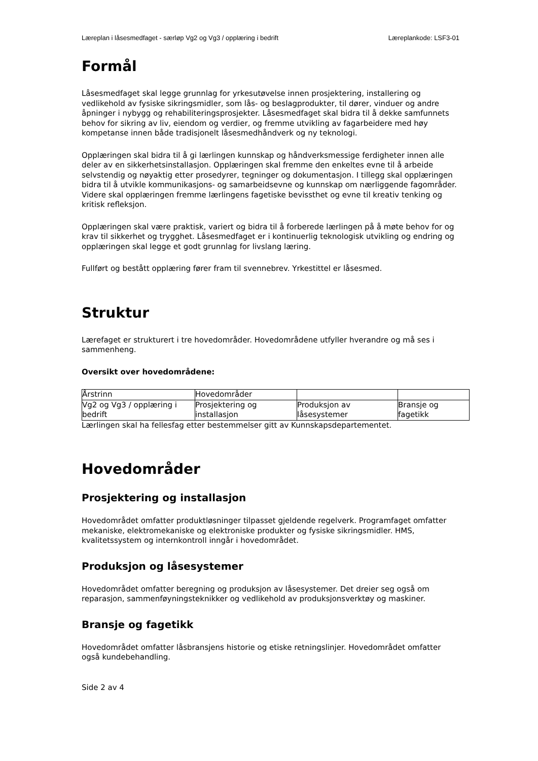Læreplan i låsesmedfaget - særløp Vg2 og Vg3 / opplæring i bedrift
Læreplankode: LSF3-01
Formål
Låsesmedfaget skal legge grunnlag for yrkesutøvelse innen prosjektering, installering og vedlikehold av fysiske sikringsmidler, som lås- og beslagprodukter, til dører, vinduer og andre åpninger i nybygg og rehabiliteringsprosjekter. Låsesmedfaget skal bidra til å dekke samfunnets behov for sikring av liv, eiendom og verdier, og fremme utvikling av fagarbeidere med høy kompetanse innen både tradisjonelt låsesmedhåndverk og ny teknologi.
Opplæringen skal bidra til å gi lærlingen kunnskap og håndverksmessige ferdigheter innen alle deler av en sikkerhetsinstallasjon. Opplæringen skal fremme den enkeltes evne til å arbeide selvstendig og nøyaktig etter prosedyrer, tegninger og dokumentasjon. I tillegg skal opplæringen bidra til å utvikle kommunikasjons- og samarbeidsevne og kunnskap om nærliggende fagområder. Videre skal opplæringen fremme lærlingens fagetiske bevissthet og evne til kreativ tenking og kritisk refleksjon.
Opplæringen skal være praktisk, variert og bidra til å forberede lærlingen på å møte behov for og krav til sikkerhet og trygghet. Låsesmedfaget er i kontinuerlig teknologisk utvikling og endring og opplæringen skal legge et godt grunnlag for livslang læring.
Fullført og bestått opplæring fører fram til svennebrev. Yrkestittel er låsesmed.
Struktur
Lærefaget er strukturert i tre hovedområder. Hovedområdene utfyller hverandre og må ses i sammenheng.
Oversikt over hovedområdene:
| Årstrinn | Hovedområder | | |
| Vg2 og Vg3 / opplæring i bedrift | Prosjektering og installasjon | Produksjon av låsesystemer | Bransje og fagetikk |
Lærlingen skal ha fellesfag etter bestemmelser gitt av Kunnskapsdepartementet.
Hovedområder
Prosjektering og installasjon
Hovedområdet omfatter produktløsninger tilpasset gjeldende regelverk. Programfaget omfatter mekaniske, elektromekaniske og elektroniske produkter og fysiske sikringsmidler. HMS, kvalitetssystem og internkontroll inngår i hovedområdet.
Produksjon og låsesystemer
Hovedområdet omfatter beregning og produksjon av låsesystemer. Det dreier seg også om reparasjon, sammenføyningsteknikker og vedlikehold av produksjonsverktøy og maskiner.
Bransje og fagetikk
Hovedområdet omfatter låsbransjens historie og etiske retningslinjer. Hovedområdet omfatter også kundebehandling.
Side 2 av 4